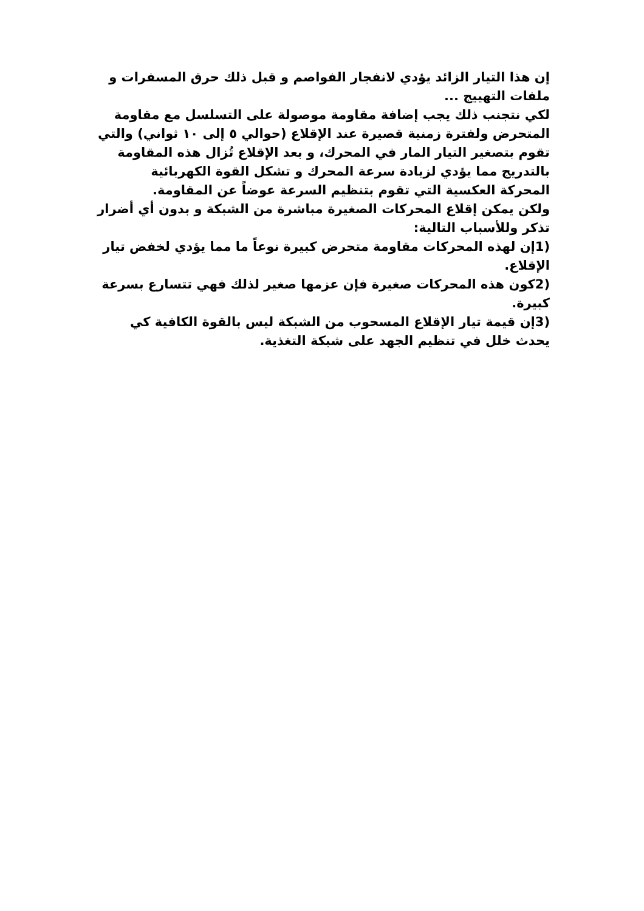إن هذا التيار الزائد يؤدي لانفجار الفواصم و قبل ذلك حرق المسفرات و ملفات التهييج ...
لكي نتجنب ذلك يجب إضافة مقاومة موصولة على التسلسل مع مقاومة المتحرض ولفترة زمنية قصيرة عند الإقلاع (حوالي ٥ إلى ١٠ ثواني) والتي تقوم بتصغير التيار المار في المحرك، و بعد الإقلاع تُزال هذه المقاومة بالتدريج مما يؤدي لزيادة سرعة المحرك و تشكل القوة الكهربائية المحركة العكسية التي تقوم بتنظيم السرعة عوضاً عن المقاومة.
ولكن يمكن إقلاع المحركات الصغيرة مباشرة من الشبكة و بدون أي أضرار تذكر وللأسباب التالية:
(1إن لهذه المحركات مقاومة متحرض كبيرة نوعاً ما مما يؤدي لخفض تيار الإقلاع.
(2كون هذه المحركات صغيرة فإن عزمها صغير لذلك فهي تتسارع بسرعة كبيرة.
(3إن قيمة تيار الإقلاع المسحوب من الشبكة ليس بالقوة الكافية كي يحدث خلل في تنظيم الجهد على شبكة التغذية.